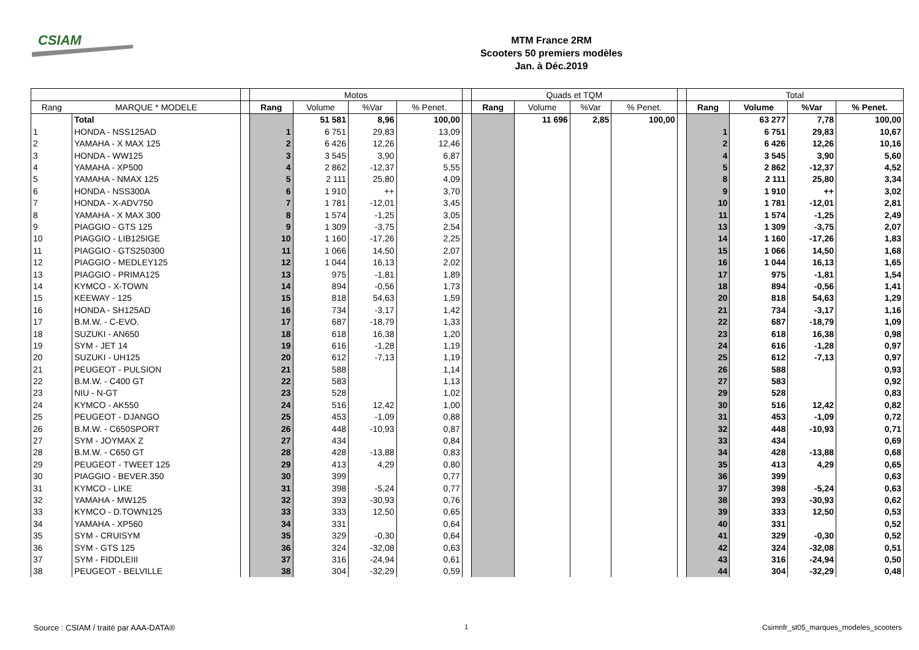CSIAM
MTM France 2RM
Scooters 50 premiers modèles
Jan. à Déc.2019
| | | | Motos | | | | | Quads et TQM | | | | | Total | | | |
| Rang | MARQUE * MODELE | | Rang | Volume | %Var | % Penet. | | Rang | Volume | %Var | % Penet. | | Rang | Volume | %Var | % Penet. |
| | Total | | | 51 581 | 8,96 | 100,00 | | | 11 696 | 2,85 | 100,00 | | | 63 277 | 7,78 | 100,00 |
| 1 | HONDA - NSS125AD | | 1 | 6 751 | 29,83 | 13,09 | | | | | | | 1 | 6 751 | 29,83 | 10,67 |
| 2 | YAMAHA - X MAX 125 | | 2 | 6 426 | 12,26 | 12,46 | | | | | | | 2 | 6 426 | 12,26 | 10,16 |
| 3 | HONDA - WW125 | | 3 | 3 545 | 3,90 | 6,87 | | | | | | | 4 | 3 545 | 3,90 | 5,60 |
| 4 | YAMAHA - XP500 | | 4 | 2 862 | -12,37 | 5,55 | | | | | | | 5 | 2 862 | -12,37 | 4,52 |
| 5 | YAMAHA - NMAX 125 | | 5 | 2 111 | 25,80 | 4,09 | | | | | | | 8 | 2 111 | 25,80 | 3,34 |
| 6 | HONDA - NSS300A | | 6 | 1 910 | ++ | 3,70 | | | | | | | 9 | 1 910 | ++ | 3,02 |
| 7 | HONDA - X-ADV750 | | 7 | 1 781 | -12,01 | 3,45 | | | | | | | 10 | 1 781 | -12,01 | 2,81 |
| 8 | YAMAHA - X MAX 300 | | 8 | 1 574 | -1,25 | 3,05 | | | | | | | 11 | 1 574 | -1,25 | 2,49 |
| 9 | PIAGGIO - GTS 125 | | 9 | 1 309 | -3,75 | 2,54 | | | | | | | 13 | 1 309 | -3,75 | 2,07 |
| 10 | PIAGGIO - LIB125IGE | | 10 | 1 160 | -17,26 | 2,25 | | | | | | | 14 | 1 160 | -17,26 | 1,83 |
| 11 | PIAGGIO - GTS250300 | | 11 | 1 066 | 14,50 | 2,07 | | | | | | | 15 | 1 066 | 14,50 | 1,68 |
| 12 | PIAGGIO - MEDLEY125 | | 12 | 1 044 | 16,13 | 2,02 | | | | | | | 16 | 1 044 | 16,13 | 1,65 |
| 13 | PIAGGIO - PRIMA125 | | 13 | 975 | -1,81 | 1,89 | | | | | | | 17 | 975 | -1,81 | 1,54 |
| 14 | KYMCO - X-TOWN | | 14 | 894 | -0,56 | 1,73 | | | | | | | 18 | 894 | -0,56 | 1,41 |
| 15 | KEEWAY - 125 | | 15 | 818 | 54,63 | 1,59 | | | | | | | 20 | 818 | 54,63 | 1,29 |
| 16 | HONDA - SH125AD | | 16 | 734 | -3,17 | 1,42 | | | | | | | 21 | 734 | -3,17 | 1,16 |
| 17 | B.M.W. - C-EVO. | | 17 | 687 | -18,79 | 1,33 | | | | | | | 22 | 687 | -18,79 | 1,09 |
| 18 | SUZUKI - AN650 | | 18 | 618 | 16,38 | 1,20 | | | | | | | 23 | 618 | 16,38 | 0,98 |
| 19 | SYM - JET 14 | | 19 | 616 | -1,28 | 1,19 | | | | | | | 24 | 616 | -1,28 | 0,97 |
| 20 | SUZUKI - UH125 | | 20 | 612 | -7,13 | 1,19 | | | | | | | 25 | 612 | -7,13 | 0,97 |
| 21 | PEUGEOT - PULSION | | 21 | 588 | | 1,14 | | | | | | | 26 | 588 | | 0,93 |
| 22 | B.M.W. - C400 GT | | 22 | 583 | | 1,13 | | | | | | | 27 | 583 | | 0,92 |
| 23 | NIU - N-GT | | 23 | 528 | | 1,02 | | | | | | | 29 | 528 | | 0,83 |
| 24 | KYMCO - AK550 | | 24 | 516 | 12,42 | 1,00 | | | | | | | 30 | 516 | 12,42 | 0,82 |
| 25 | PEUGEOT - DJANGO | | 25 | 453 | -1,09 | 0,88 | | | | | | | 31 | 453 | -1,09 | 0,72 |
| 26 | B.M.W. - C650SPORT | | 26 | 448 | -10,93 | 0,87 | | | | | | | 32 | 448 | -10,93 | 0,71 |
| 27 | SYM - JOYMAX Z | | 27 | 434 | | 0,84 | | | | | | | 33 | 434 | | 0,69 |
| 28 | B.M.W. - C650 GT | | 28 | 428 | -13,88 | 0,83 | | | | | | | 34 | 428 | -13,88 | 0,68 |
| 29 | PEUGEOT - TWEET 125 | | 29 | 413 | 4,29 | 0,80 | | | | | | | 35 | 413 | 4,29 | 0,65 |
| 30 | PIAGGIO - BEVER.350 | | 30 | 399 | | 0,77 | | | | | | | 36 | 399 | | 0,63 |
| 31 | KYMCO - LIKE | | 31 | 398 | -5,24 | 0,77 | | | | | | | 37 | 398 | -5,24 | 0,63 |
| 32 | YAMAHA - MW125 | | 32 | 393 | -30,93 | 0,76 | | | | | | | 38 | 393 | -30,93 | 0,62 |
| 33 | KYMCO - D.TOWN125 | | 33 | 333 | 12,50 | 0,65 | | | | | | | 39 | 333 | 12,50 | 0,53 |
| 34 | YAMAHA - XP560 | | 34 | 331 | | 0,64 | | | | | | | 40 | 331 | | 0,52 |
| 35 | SYM - CRUISYM | | 35 | 329 | -0,30 | 0,64 | | | | | | | 41 | 329 | -0,30 | 0,52 |
| 36 | SYM - GTS 125 | | 36 | 324 | -32,08 | 0,63 | | | | | | | 42 | 324 | -32,08 | 0,51 |
| 37 | SYM - FIDDLEIII | | 37 | 316 | -24,94 | 0,61 | | | | | | | 43 | 316 | -24,94 | 0,50 |
| 38 | PEUGEOT - BELVILLE | | 38 | 304 | -32,29 | 0,59 | | | | | | | 44 | 304 | -32,29 | 0,48 |
Source : CSIAM / traité par AAA-DATA®
1
Csimnfr_st05_marques_modeles_scooters